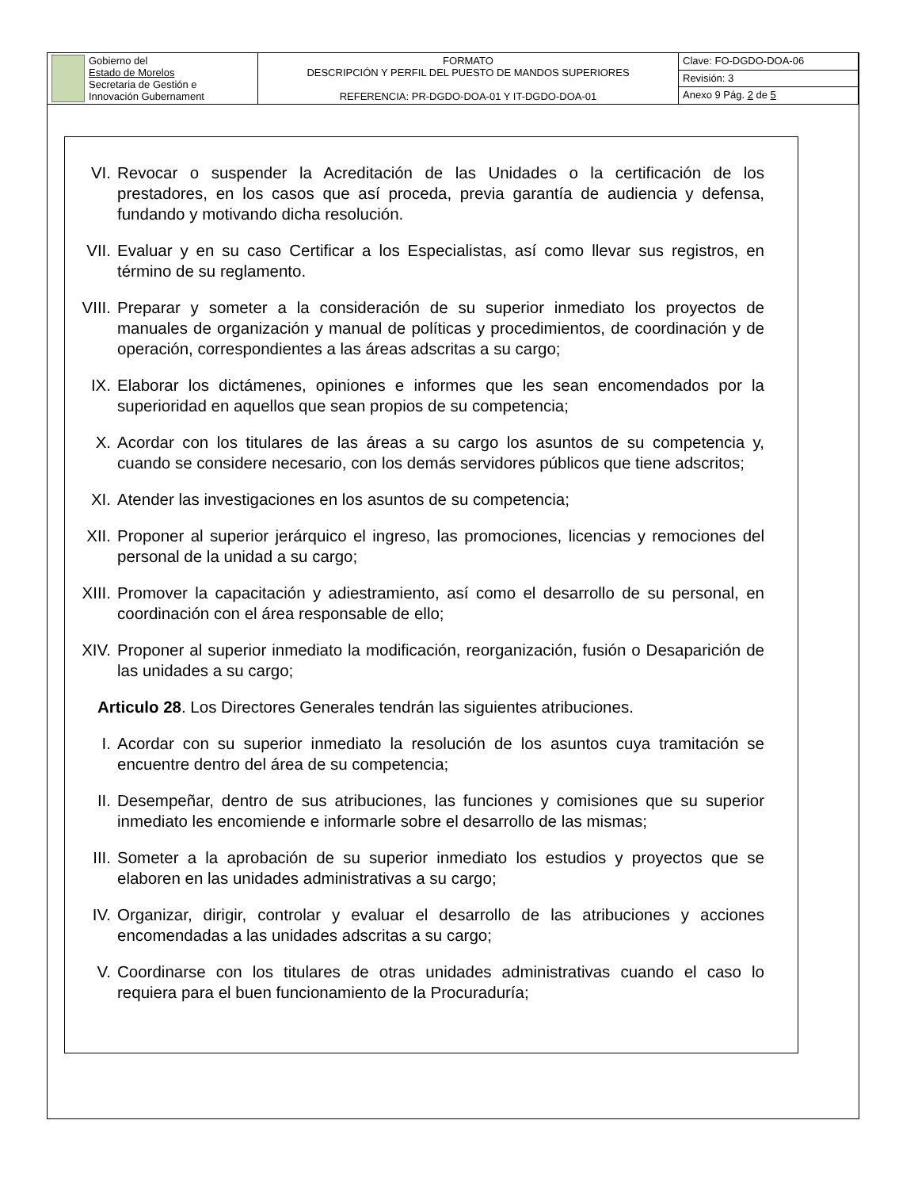| Gobierno del Estado de Morelos Secretaria de Gestión e Innovación Gubernament | FORMATO DESCRIPCIÓN Y PERFIL DEL PUESTO DE MANDOS SUPERIORES REFERENCIA: PR-DGDO-DOA-01 Y IT-DGDO-DOA-01 | Clave: FO-DGDO-DOA-06 |
| | | Revisión: 3 |
| | | Anexo 9 Pág. 2 de 5 |
VI. Revocar o suspender la Acreditación de las Unidades o la certificación de los prestadores, en los casos que así proceda, previa garantía de audiencia y defensa, fundando y motivando dicha resolución.
VII. Evaluar y en su caso Certificar a los Especialistas, así como llevar sus registros, en término de su reglamento.
VIII.
Preparar y someter a la consideración de su superior inmediato los proyectos de manuales de organización y manual de políticas y procedimientos, de coordinación y de operación, correspondientes a las áreas adscritas a su cargo;
IX. Elaborar los dictámenes, opiniones e informes que les sean encomendados por la superioridad en aquellos que sean propios de su competencia;
X. Acordar con los titulares de las áreas a su cargo los asuntos de su competencia y, cuando se considere necesario, con los demás servidores públicos que tiene adscritos;
XI. Atender las investigaciones en los asuntos de su competencia;
XII. Proponer al superior jerárquico el ingreso, las promociones, licencias y remociones del personal de la unidad a su cargo;
XIII.
Promover la capacitación y adiestramiento, así como el desarrollo de su personal, en coordinación con el área responsable de ello;
XIV. Proponer al superior inmediato la modificación, reorganización, fusión o Desaparición de las unidades a su cargo;
Articulo 28. Los Directores Generales tendrán las siguientes atribuciones.
I. Acordar con su superior inmediato la resolución de los asuntos cuya tramitación se encuentre dentro del área de su competencia;
II. Desempeñar, dentro de sus atribuciones, las funciones y comisiones que su superior inmediato les encomiende e informarle sobre el desarrollo de las mismas;
III. Someter a la aprobación de su superior inmediato los estudios y proyectos que se elaboren en las unidades administrativas a su cargo;
IV. Organizar, dirigir, controlar y evaluar el desarrollo de las atribuciones y acciones encomendadas a las unidades adscritas a su cargo;
V. Coordinarse con los titulares de otras unidades administrativas cuando el caso lo requiera para el buen funcionamiento de la Procuraduría;